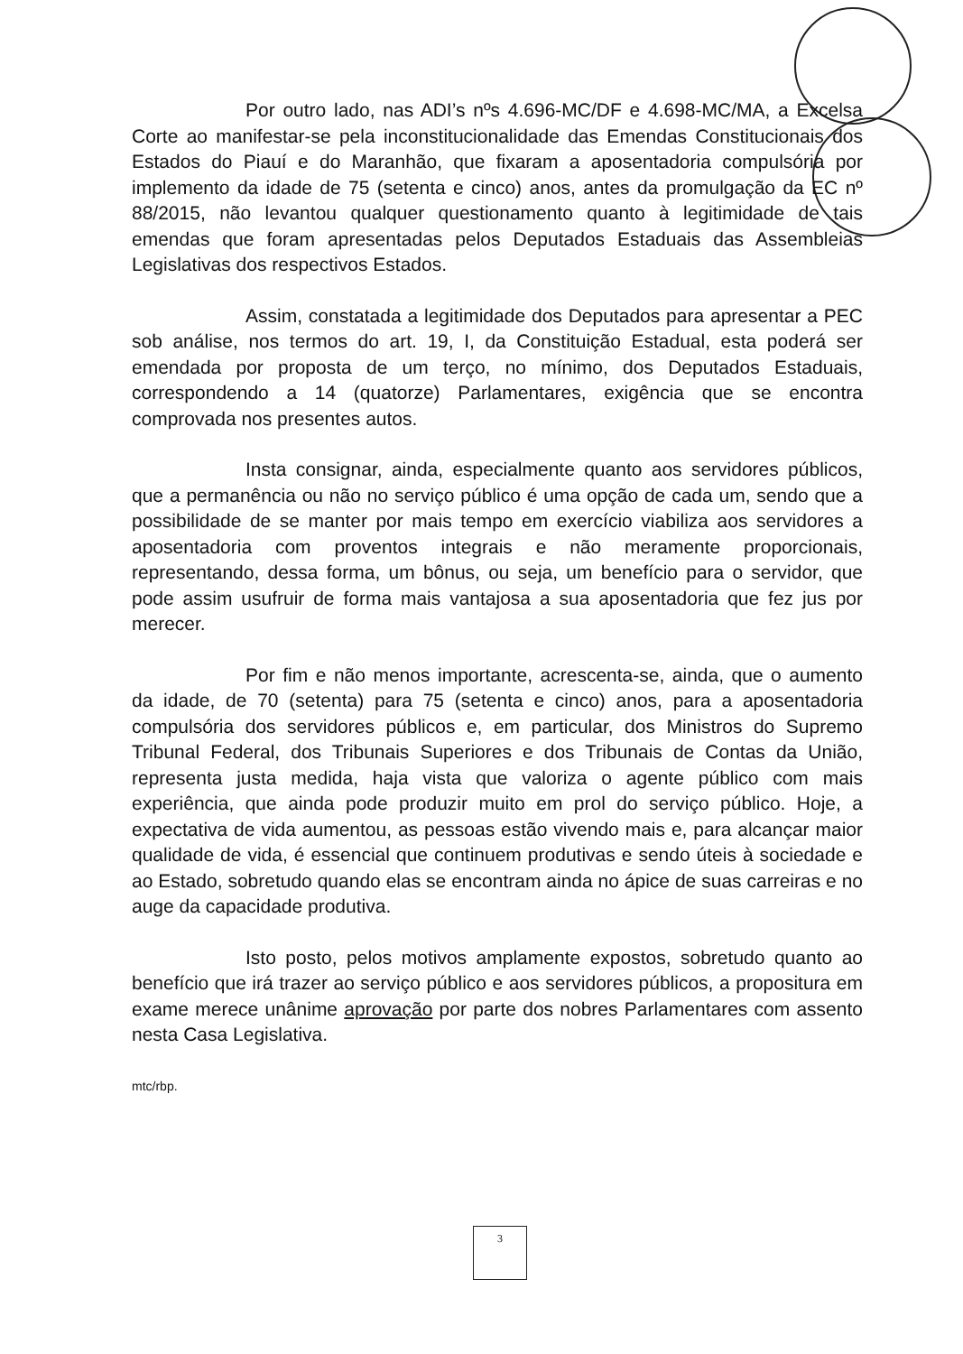Por outro lado, nas ADI’s nºs 4.696-MC/DF e 4.698-MC/MA, a Excelsa Corte ao manifestar-se pela inconstitucionalidade das Emendas Constitucionais dos Estados do Piauí e do Maranhão, que fixaram a aposentadoria compulsória por implemento da idade de 75 (setenta e cinco) anos, antes da promulgação da EC nº 88/2015, não levantou qualquer questionamento quanto à legitimidade de tais emendas que foram apresentadas pelos Deputados Estaduais das Assembleias Legislativas dos respectivos Estados.
Assim, constatada a legitimidade dos Deputados para apresentar a PEC sob análise, nos termos do art. 19, I, da Constituição Estadual, esta poderá ser emendada por proposta de um terço, no mínimo, dos Deputados Estaduais, correspondendo a 14 (quatorze) Parlamentares, exigência que se encontra comprovada nos presentes autos.
Insta consignar, ainda, especialmente quanto aos servidores públicos, que a permanência ou não no serviço público é uma opção de cada um, sendo que a possibilidade de se manter por mais tempo em exercício viabiliza aos servidores a aposentadoria com proventos integrais e não meramente proporcionais, representando, dessa forma, um bônus, ou seja, um benefício para o servidor, que pode assim usufruir de forma mais vantajosa a sua aposentadoria que fez jus por merecer.
Por fim e não menos importante, acrescenta-se, ainda, que o aumento da idade, de 70 (setenta) para 75 (setenta e cinco) anos, para a aposentadoria compulsória dos servidores públicos e, em particular, dos Ministros do Supremo Tribunal Federal, dos Tribunais Superiores e dos Tribunais de Contas da União, representa justa medida, haja vista que valoriza o agente público com mais experiência, que ainda pode produzir muito em prol do serviço público. Hoje, a expectativa de vida aumentou, as pessoas estão vivendo mais e, para alcançar maior qualidade de vida, é essencial que continuem produtivas e sendo úteis à sociedade e ao Estado, sobretudo quando elas se encontram ainda no ápice de suas carreiras e no auge da capacidade produtiva.
Isto posto, pelos motivos amplamente expostos, sobretudo quanto ao benefício que irá trazer ao serviço público e aos servidores públicos, a propositura em exame merece unânime aprovação por parte dos nobres Parlamentares com assento nesta Casa Legislativa.
mtc/rbp.
3